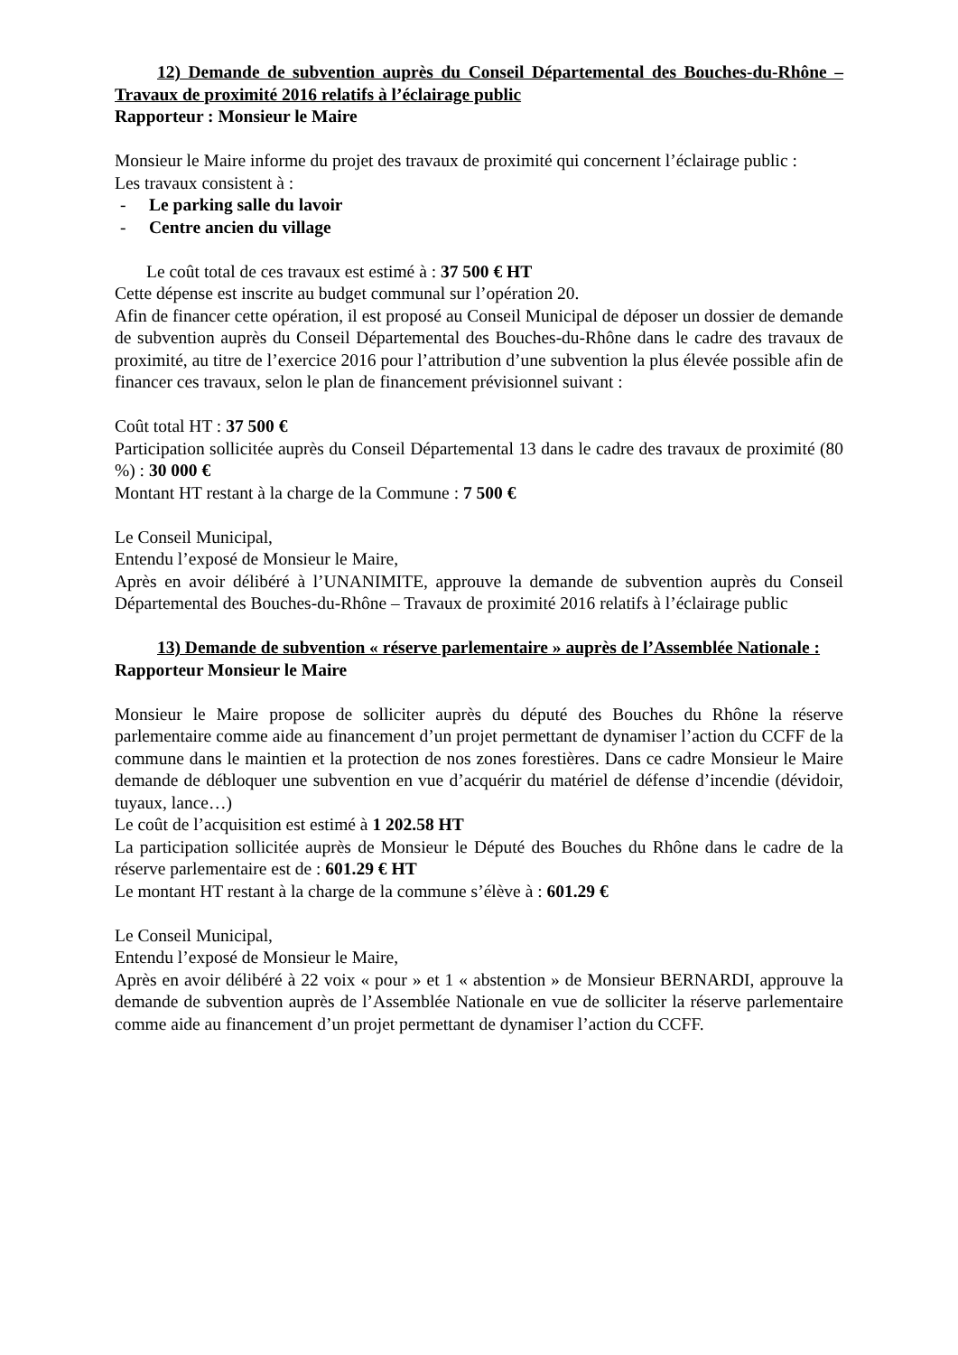12) Demande de subvention auprès du Conseil Départemental des Bouches-du-Rhône – Travaux de proximité 2016 relatifs à l’éclairage public
Rapporteur : Monsieur le Maire
Monsieur le Maire informe du projet des travaux de proximité qui concernent l’éclairage public :
Les travaux consistent à :
- Le parking salle du lavoir
- Centre ancien du village
Le coût total de ces travaux est estimé à : 37 500 € HT
Cette dépense est inscrite au budget communal sur l’opération 20.
Afin de financer cette opération, il est proposé au Conseil Municipal de déposer un dossier de demande de subvention auprès du Conseil Départemental des Bouches-du-Rhône dans le cadre des travaux de proximité, au titre de l’exercice 2016 pour l’attribution d’une subvention la plus élevée possible afin de financer ces travaux, selon le plan de financement prévisionnel suivant :
Coût total HT : 37 500 €
Participation sollicitée auprès du Conseil Départemental 13 dans le cadre des travaux de proximité (80 %) : 30 000 €
Montant HT restant à la charge de la Commune : 7 500 €
Le Conseil Municipal,
Entendu l’exposé de Monsieur le Maire,
Après en avoir délibéré à l’UNANIMITE, approuve la demande de subvention auprès du Conseil Départemental des Bouches-du-Rhône – Travaux de proximité 2016 relatifs à l’éclairage public
13) Demande de subvention « réserve parlementaire » auprès de l’Assemblée Nationale :
Rapporteur Monsieur le Maire
Monsieur le Maire propose de solliciter auprès du député des Bouches du Rhône la réserve parlementaire comme aide au financement d’un projet permettant de dynamiser l’action du CCFF de la commune dans le maintien et la protection de nos zones forestières. Dans ce cadre Monsieur le Maire demande de débloquer une subvention en vue d’acquérir du matériel de défense d’incendie (dévidoir, tuyaux, lance…)
Le coût de l’acquisition est estimé à 1 202.58 HT
La participation sollicitée auprès de Monsieur le Député des Bouches du Rhône dans le cadre de la réserve parlementaire est de : 601.29 € HT
Le montant HT restant à la charge de la commune s’élève à : 601.29 €
Le Conseil Municipal,
Entendu l’exposé de Monsieur le Maire,
Après en avoir délibéré à 22 voix « pour » et 1 « abstention » de Monsieur BERNARDI, approuve la demande de subvention auprès de l’Assemblée Nationale en vue de solliciter la réserve parlementaire comme aide au financement d’un projet permettant de dynamiser l’action du CCFF.